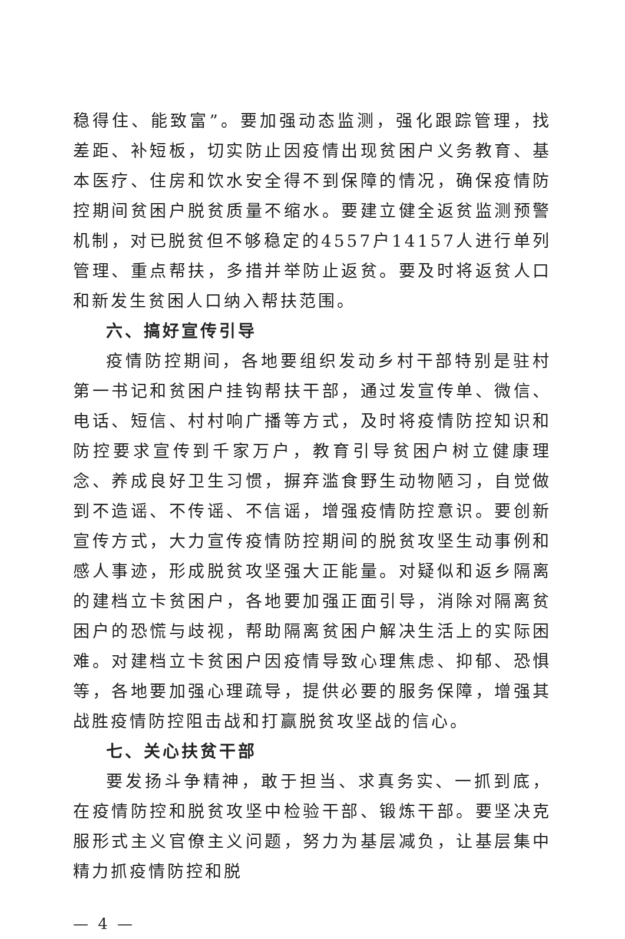稳得住、能致富”。要加强动态监测，强化跟踪管理，找差距、补短板，切实防止因疫情出现贫困户义务教育、基本医疗、住房和饮水安全得不到保障的情况，确保疫情防控期间贫困户脱贫质量不缩水。要建立健全返贫监测预警机制，对已脱贫但不够稳定的4557户14157人进行单列管理、重点帮扶，多措并举防止返贫。要及时将返贫人口和新发生贫困人口纳入帮扶范围。
六、搞好宣传引导
疫情防控期间，各地要组织发动乡村干部特别是驻村第一书记和贫困户挂钩帮扶干部，通过发宣传单、微信、电话、短信、村村响广播等方式，及时将疫情防控知识和防控要求宣传到千家万户，教育引导贫困户树立健康理念、养成良好卫生习惯，摒弃滥食野生动物陋习，自觉做到不造谣、不传谣、不信谣，增强疫情防控意识。要创新宣传方式，大力宣传疫情防控期间的脱贫攻坚生动事例和感人事迹，形成脱贫攻坚强大正能量。对疑似和返乡隔离的建档立卡贫困户，各地要加强正面引导，消除对隔离贫困户的恐慌与歧视，帮助隔离贫困户解决生活上的实际困难。对建档立卡贫困户因疫情导致心理焦虑、抑郁、恐惧等，各地要加强心理疏导，提供必要的服务保障，增强其战胜疫情防控阻击战和打赢脱贫攻坚战的信心。
七、关心扶贫干部
要发扬斗争精神，敢于担当、求真务实、一抓到底，在疫情防控和脱贫攻坚中检验干部、锻炼干部。要坚决克服形式主义官僚主义问题，努力为基层减负，让基层集中精力抓疫情防控和脱
— 4 —